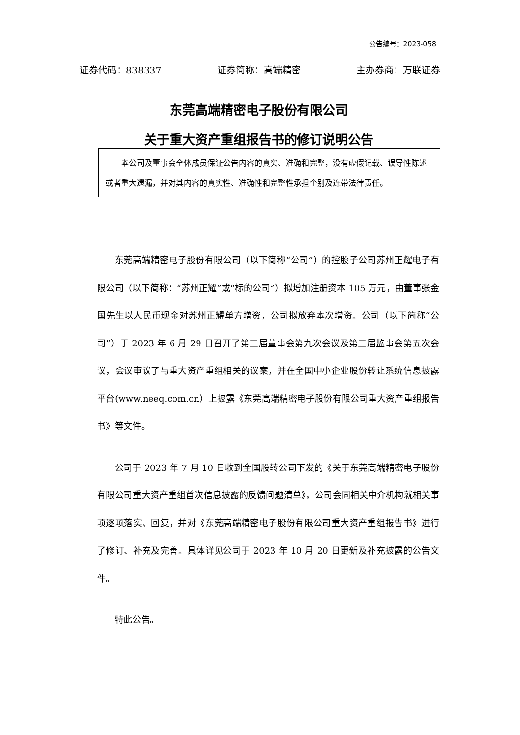公告编号：2023-058
证券代码：838337 证券简称：高端精密 主办券商：万联证券
东莞高端精密电子股份有限公司
关于重大资产重组报告书的修订说明公告
本公司及董事会全体成员保证公告内容的真实、准确和完整，没有虚假记载、误导性陈述或者重大遗漏，并对其内容的真实性、准确性和完整性承担个别及连带法律责任。
东莞高端精密电子股份有限公司（以下简称“公司”）的控股子公司苏州正耀电子有限公司（以下简称：“苏州正耀”或“标的公司”）拟增加注册资本 105 万元，由董事张金国先生以人民币现金对苏州正耀单方增资，公司拟放弃本次增资。公司（以下简称“公司”）于 2023 年 6 月 29 日召开了第三届董事会第九次会议及第三届监事会第五次会议，会议审议了与重大资产重组相关的议案，并在全国中小企业股份转让系统信息披露平台(www.neeq.com.cn）上披露《东莞高端精密电子股份有限公司重大资产重组报告书》等文件。
公司于 2023 年 7 月 10 日收到全国股转公司下发的《关于东莞高端精密电子股份有限公司重大资产重组首次信息披露的反馈问题清单》，公司会同相关中介机构就相关事项逐项落实、回复，并对《东莞高端精密电子股份有限公司重大资产重组报告书》进行了修订、补充及完善。具体详见公司于 2023 年 10 月 20 日更新及补充披露的公告文件。
特此公告。